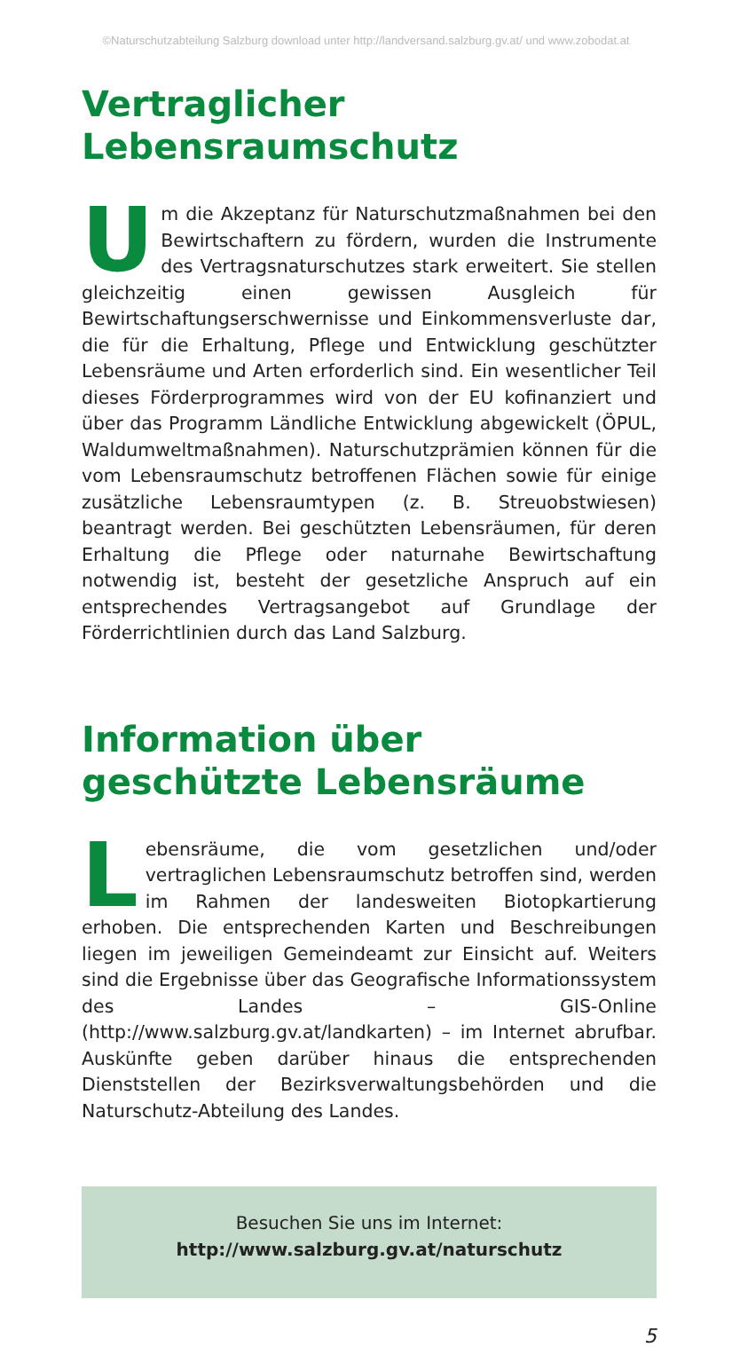©Naturschutzabteilung Salzburg download unter http://landversand.salzburg.gv.at/ und www.zobodat.at
Vertraglicher Lebensraumschutz
Um die Akzeptanz für Naturschutzmaßnahmen bei den Bewirtschaftern zu fördern, wurden die Instrumente des Vertragsnaturschutzes stark erweitert. Sie stellen gleichzeitig einen gewissen Ausgleich für Bewirtschaftungserschwernisse und Einkommensverluste dar, die für die Erhaltung, Pflege und Entwicklung geschützter Lebensräume und Arten erforderlich sind. Ein wesentlicher Teil dieses Förderprogrammes wird von der EU kofinanziert und über das Programm Ländliche Entwicklung abgewickelt (ÖPUL, Waldumweltmaßnahmen). Naturschutzprämien können für die vom Lebensraumschutz betroffenen Flächen sowie für einige zusätzliche Lebensraumtypen (z. B. Streuobstwiesen) beantragt werden. Bei geschützten Lebensräumen, für deren Erhaltung die Pflege oder naturnahe Bewirtschaftung notwendig ist, besteht der gesetzliche Anspruch auf ein entsprechendes Vertragsangebot auf Grundlage der Förderrichtlinien durch das Land Salzburg.
Information über
geschützte Lebensräume
Lebensräume, die vom gesetzlichen und/oder vertraglichen Lebensraumschutz betroffen sind, werden im Rahmen der landesweiten Biotopkartierung erhoben. Die entsprechenden Karten und Beschreibungen liegen im jeweiligen Gemeindeamt zur Einsicht auf. Weiters sind die Ergebnisse über das Geografische Informationssystem des Landes – GIS-Online (http://www.salzburg.gv.at/landkarten) – im Internet abrufbar. Auskünfte geben darüber hinaus die entsprechenden Dienststellen der Bezirksverwaltungsbehörden und die Naturschutz-Abteilung des Landes.
Besuchen Sie uns im Internet:
http://www.salzburg.gv.at/naturschutz
5